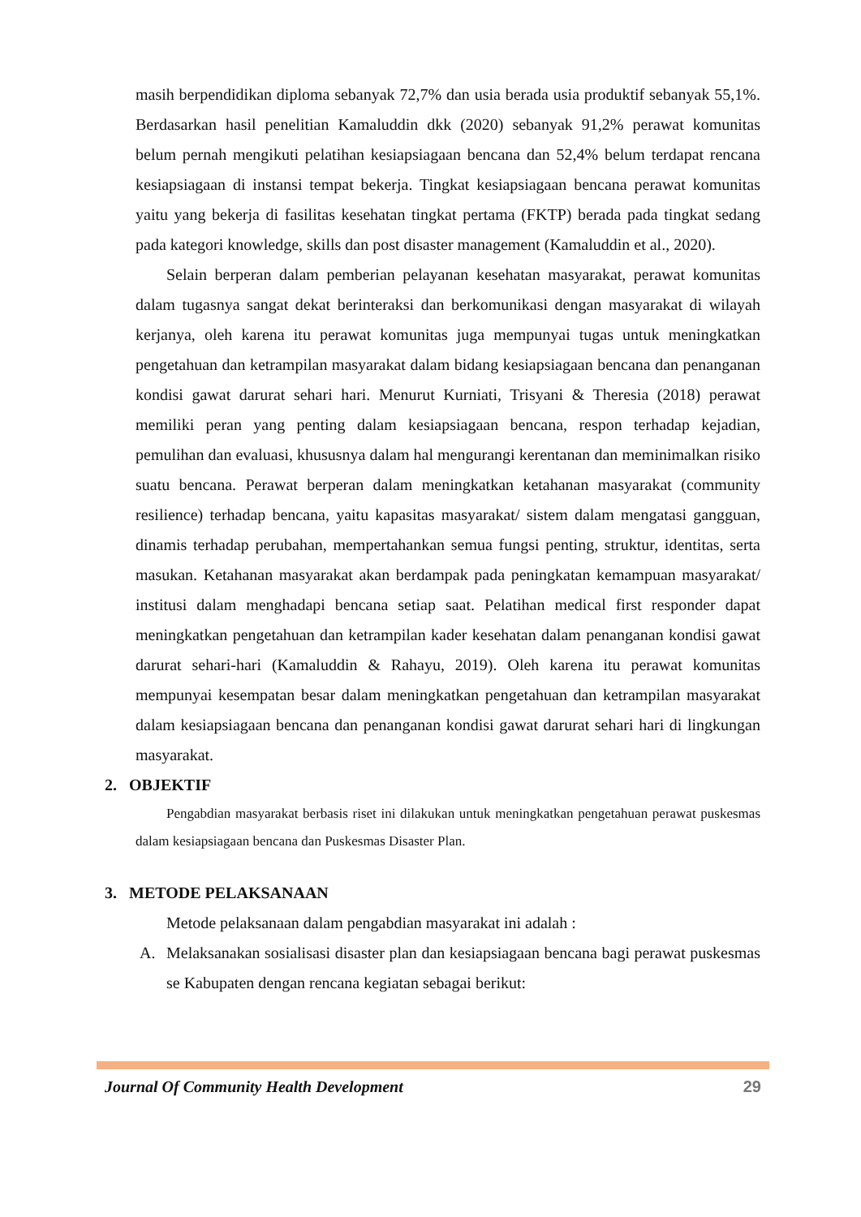masih berpendidikan diploma sebanyak 72,7% dan usia berada usia produktif sebanyak 55,1%. Berdasarkan hasil penelitian Kamaluddin dkk (2020) sebanyak 91,2% perawat komunitas belum pernah mengikuti pelatihan kesiapsiagaan bencana dan 52,4% belum terdapat rencana kesiapsiagaan di instansi tempat bekerja. Tingkat kesiapsiagaan bencana perawat komunitas yaitu yang bekerja di fasilitas kesehatan tingkat pertama (FKTP) berada pada tingkat sedang pada kategori knowledge, skills dan post disaster management (Kamaluddin et al., 2020).
Selain berperan dalam pemberian pelayanan kesehatan masyarakat, perawat komunitas dalam tugasnya sangat dekat berinteraksi dan berkomunikasi dengan masyarakat di wilayah kerjanya, oleh karena itu perawat komunitas juga mempunyai tugas untuk meningkatkan pengetahuan dan ketrampilan masyarakat dalam bidang kesiapsiagaan bencana dan penanganan kondisi gawat darurat sehari hari. Menurut Kurniati, Trisyani & Theresia (2018) perawat memiliki peran yang penting dalam kesiapsiagaan bencana, respon terhadap kejadian, pemulihan dan evaluasi, khususnya dalam hal mengurangi kerentanan dan meminimalkan risiko suatu bencana. Perawat berperan dalam meningkatkan ketahanan masyarakat (community resilience) terhadap bencana, yaitu kapasitas masyarakat/ sistem dalam mengatasi gangguan, dinamis terhadap perubahan, mempertahankan semua fungsi penting, struktur, identitas, serta masukan. Ketahanan masyarakat akan berdampak pada peningkatan kemampuan masyarakat/ institusi dalam menghadapi bencana setiap saat. Pelatihan medical first responder dapat meningkatkan pengetahuan dan ketrampilan kader kesehatan dalam penanganan kondisi gawat darurat sehari-hari (Kamaluddin & Rahayu, 2019). Oleh karena itu perawat komunitas mempunyai kesempatan besar dalam meningkatkan pengetahuan dan ketrampilan masyarakat dalam kesiapsiagaan bencana dan penanganan kondisi gawat darurat sehari hari di lingkungan masyarakat.
2. OBJEKTIF
Pengabdian masyarakat berbasis riset ini dilakukan untuk meningkatkan pengetahuan perawat puskesmas dalam kesiapsiagaan bencana dan Puskesmas Disaster Plan.
3. METODE PELAKSANAAN
Metode pelaksanaan dalam pengabdian masyarakat ini adalah :
A. Melaksanakan sosialisasi disaster plan dan kesiapsiagaan bencana bagi perawat puskesmas se Kabupaten dengan rencana kegiatan sebagai berikut:
Journal Of Community Health Development 29